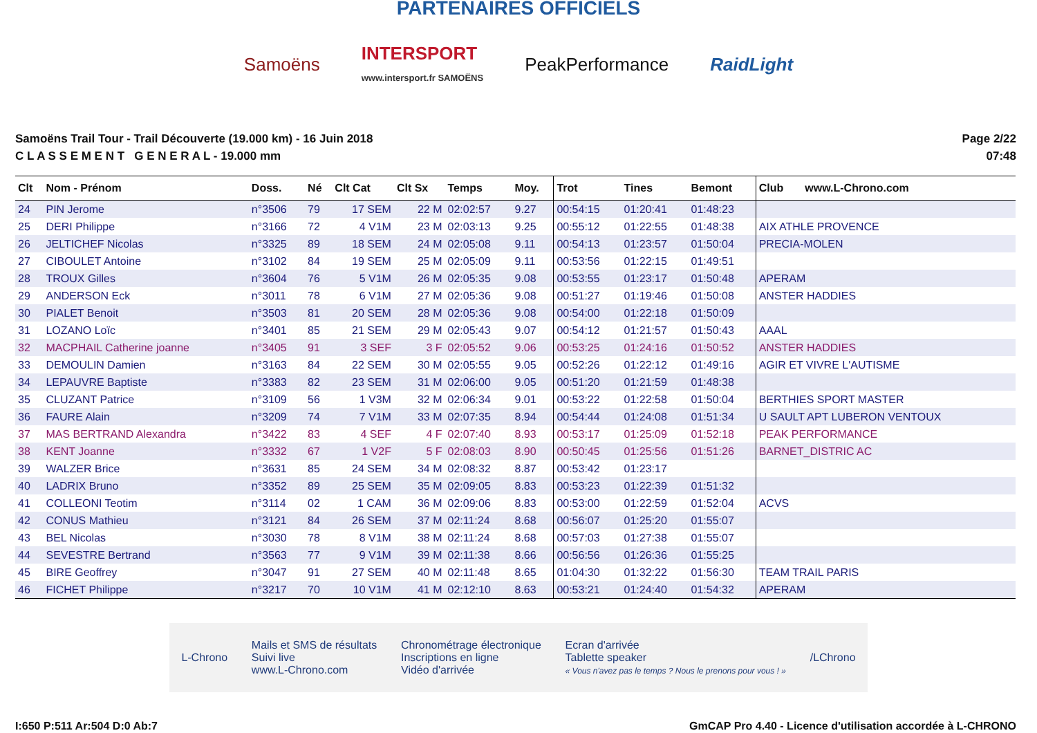PARTENAIRES OFFICIELS
Samoëns INTERSPORT
www.intersport.fr SAMOËNS PeakPerformance RaidLight
Samoëns Trail Tour - Trail Découverte (19.000 km) - 16 Juin 2018
C L A S S E M E N T G E N E R A L - 19.000 mm
Page 2/22
07:48
| Clt | Nom - Prénom | Doss. | Né | Clt Cat | Clt Sx | Temps | Moy. | Trot | Tines | Bemont | Club www.L-Chrono.com |
| --- | --- | --- | --- | --- | --- | --- | --- | --- | --- | --- | --- |
| 24 | PIN Jerome | n°3506 | 79 | 17 SEM | 22 M | 02:02:57 | 9.27 | 00:54:15 | 01:20:41 | 01:48:23 | |
| 25 | DERI Philippe | n°3166 | 72 | 4 V1M | 23 M | 02:03:13 | 9.25 | 00:55:12 | 01:22:55 | 01:48:38 | AIX ATHLE PROVENCE |
| 26 | JELTICHEF Nicolas | n°3325 | 89 | 18 SEM | 24 M | 02:05:08 | 9.11 | 00:54:13 | 01:23:57 | 01:50:04 | PRECIA-MOLEN |
| 27 | CIBOULET Antoine | n°3102 | 84 | 19 SEM | 25 M | 02:05:09 | 9.11 | 00:53:56 | 01:22:15 | 01:49:51 | |
| 28 | TROUX Gilles | n°3604 | 76 | 5 V1M | 26 M | 02:05:35 | 9.08 | 00:53:55 | 01:23:17 | 01:50:48 | APERAM |
| 29 | ANDERSON Eck | n°3011 | 78 | 6 V1M | 27 M | 02:05:36 | 9.08 | 00:51:27 | 01:19:46 | 01:50:08 | ANSTER HADDIES |
| 30 | PIALET Benoit | n°3503 | 81 | 20 SEM | 28 M | 02:05:36 | 9.08 | 00:54:00 | 01:22:18 | 01:50:09 | |
| 31 | LOZANO Loïc | n°3401 | 85 | 21 SEM | 29 M | 02:05:43 | 9.07 | 00:54:12 | 01:21:57 | 01:50:43 | AAAL |
| 32 | MACPHAIL Catherine joanne | n°3405 | 91 | 3 SEF | 3 F | 02:05:52 | 9.06 | 00:53:25 | 01:24:16 | 01:50:52 | ANSTER HADDIES |
| 33 | DEMOULIN Damien | n°3163 | 84 | 22 SEM | 30 M | 02:05:55 | 9.05 | 00:52:26 | 01:22:12 | 01:49:16 | AGIR ET VIVRE L'AUTISME |
| 34 | LEPAUVRE Baptiste | n°3383 | 82 | 23 SEM | 31 M | 02:06:00 | 9.05 | 00:51:20 | 01:21:59 | 01:48:38 | |
| 35 | CLUZANT Patrice | n°3109 | 56 | 1 V3M | 32 M | 02:06:34 | 9.01 | 00:53:22 | 01:22:58 | 01:50:04 | BERTHIES SPORT MASTER |
| 36 | FAURE Alain | n°3209 | 74 | 7 V1M | 33 M | 02:07:35 | 8.94 | 00:54:44 | 01:24:08 | 01:51:34 | U SAULT APT LUBERON VENTOUX |
| 37 | MAS BERTRAND Alexandra | n°3422 | 83 | 4 SEF | 4 F | 02:07:40 | 8.93 | 00:53:17 | 01:25:09 | 01:52:18 | PEAK PERFORMANCE |
| 38 | KENT Joanne | n°3332 | 67 | 1 V2F | 5 F | 02:08:03 | 8.90 | 00:50:45 | 01:25:56 | 01:51:26 | BARNET_DISTRIC AC |
| 39 | WALZER Brice | n°3631 | 85 | 24 SEM | 34 M | 02:08:32 | 8.87 | 00:53:42 | 01:23:17 | | |
| 40 | LADRIX Bruno | n°3352 | 89 | 25 SEM | 35 M | 02:09:05 | 8.83 | 00:53:23 | 01:22:39 | 01:51:32 | |
| 41 | COLLEONI Teotim | n°3114 | 02 | 1 CAM | 36 M | 02:09:06 | 8.83 | 00:53:00 | 01:22:59 | 01:52:04 | ACVS |
| 42 | CONUS Mathieu | n°3121 | 84 | 26 SEM | 37 M | 02:11:24 | 8.68 | 00:56:07 | 01:25:20 | 01:55:07 | |
| 43 | BEL Nicolas | n°3030 | 78 | 8 V1M | 38 M | 02:11:24 | 8.68 | 00:57:03 | 01:27:38 | 01:55:07 | |
| 44 | SEVESTRE Bertrand | n°3563 | 77 | 9 V1M | 39 M | 02:11:38 | 8.66 | 00:56:56 | 01:26:36 | 01:55:25 | |
| 45 | BIRE Geoffrey | n°3047 | 91 | 27 SEM | 40 M | 02:11:48 | 8.65 | 01:04:30 | 01:32:22 | 01:56:30 | TEAM TRAIL PARIS |
| 46 | FICHET Philippe | n°3217 | 70 | 10 V1M | 41 M | 02:12:10 | 8.63 | 00:53:21 | 01:24:40 | 01:54:32 | APERAM |
L-Chrono Mails et SMS de résultats
Suivi live
www.L-Chrono.com Chronométrage électronique
Inscriptions en ligne
Vidéo d'arrivée Ecran d'arrivée
Tablette speaker
« Vous n'avez pas le temps ? Nous le prenons pour vous ! » /LChrono
I:650 P:511 Ar:504 D:0 Ab:7 GmCAP Pro 4.40 - Licence d'utilisation accordée à L-CHRONO